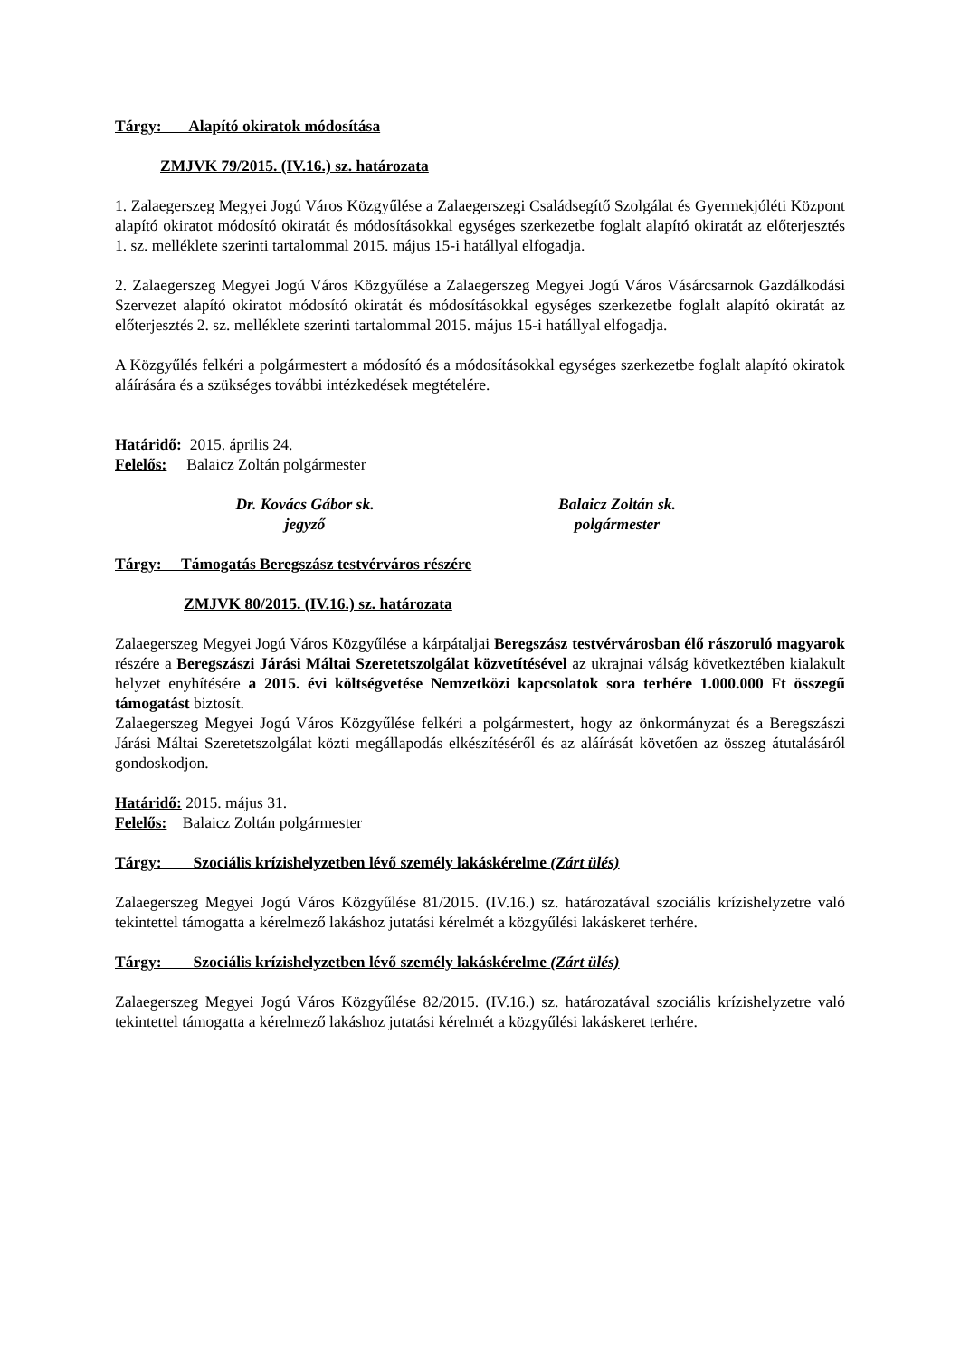Tárgy: Alapító okiratok módosítása
ZMJVK 79/2015. (IV.16.) sz. határozata
1. Zalaegerszeg Megyei Jogú Város Közgyűlése a Zalaegerszegi Családsegítő Szolgálat és Gyermekjóléti Központ alapító okiratot módosító okiratát és módosításokkal egységes szerkezetbe foglalt alapító okiratát az előterjesztés 1. sz. melléklete szerinti tartalommal 2015. május 15-i hatállyal elfogadja.
2. Zalaegerszeg Megyei Jogú Város Közgyűlése a Zalaegerszeg Megyei Jogú Város Vásárcsarnok Gazdálkodási Szervezet alapító okiratot módosító okiratát és módosításokkal egységes szerkezetbe foglalt alapító okiratát az előterjesztés 2. sz. melléklete szerinti tartalommal 2015. május 15-i hatállyal elfogadja.
A Közgyűlés felkéri a polgármestert a módosító és a módosításokkal egységes szerkezetbe foglalt alapító okiratok aláírására és a szükséges további intézkedések megtételére.
Határidő: 2015. április 24.
Felelős: Balaicz Zoltán polgármester
Dr. Kovács Gábor sk.
jegyző
Balaicz Zoltán sk.
polgármester
Tárgy: Támogatás Beregszász testvérváros részére
ZMJVK 80/2015. (IV.16.) sz. határozata
Zalaegerszeg Megyei Jogú Város Közgyűlése a kárpátaljai Beregszász testvérvárosban élő rászoruló magyarok részére a Beregszászi Járási Máltai Szeretetszolgálat közvetítésével az ukrajnai válság következtében kialakult helyzet enyhítésére a 2015. évi költségvetése Nemzetközi kapcsolatok sora terhére 1.000.000 Ft összegű támogatást biztosít.
Zalaegerszeg Megyei Jogú Város Közgyűlése felkéri a polgármestert, hogy az önkormányzat és a Beregszászi Járási Máltai Szeretetszolgálat közti megállapodás elkészítéséről és az aláírását követően az összeg átutalásáról gondoskodjon.
Határidő: 2015. május 31.
Felelős: Balaicz Zoltán polgármester
Tárgy: Szociális krízishelyzetben lévő személy lakáskérelme (Zárt ülés)
Zalaegerszeg Megyei Jogú Város Közgyűlése 81/2015. (IV.16.) sz. határozatával szociális krízishelyzetre való tekintettel támogatta a kérelmező lakáshoz jutatási kérelmét a közgyűlési lakáskeret terhére.
Tárgy: Szociális krízishelyzetben lévő személy lakáskérelme (Zárt ülés)
Zalaegerszeg Megyei Jogú Város Közgyűlése 82/2015. (IV.16.) sz. határozatával szociális krízishelyzetre való tekintettel támogatta a kérelmező lakáshoz jutatási kérelmét a közgyűlési lakáskeret terhére.